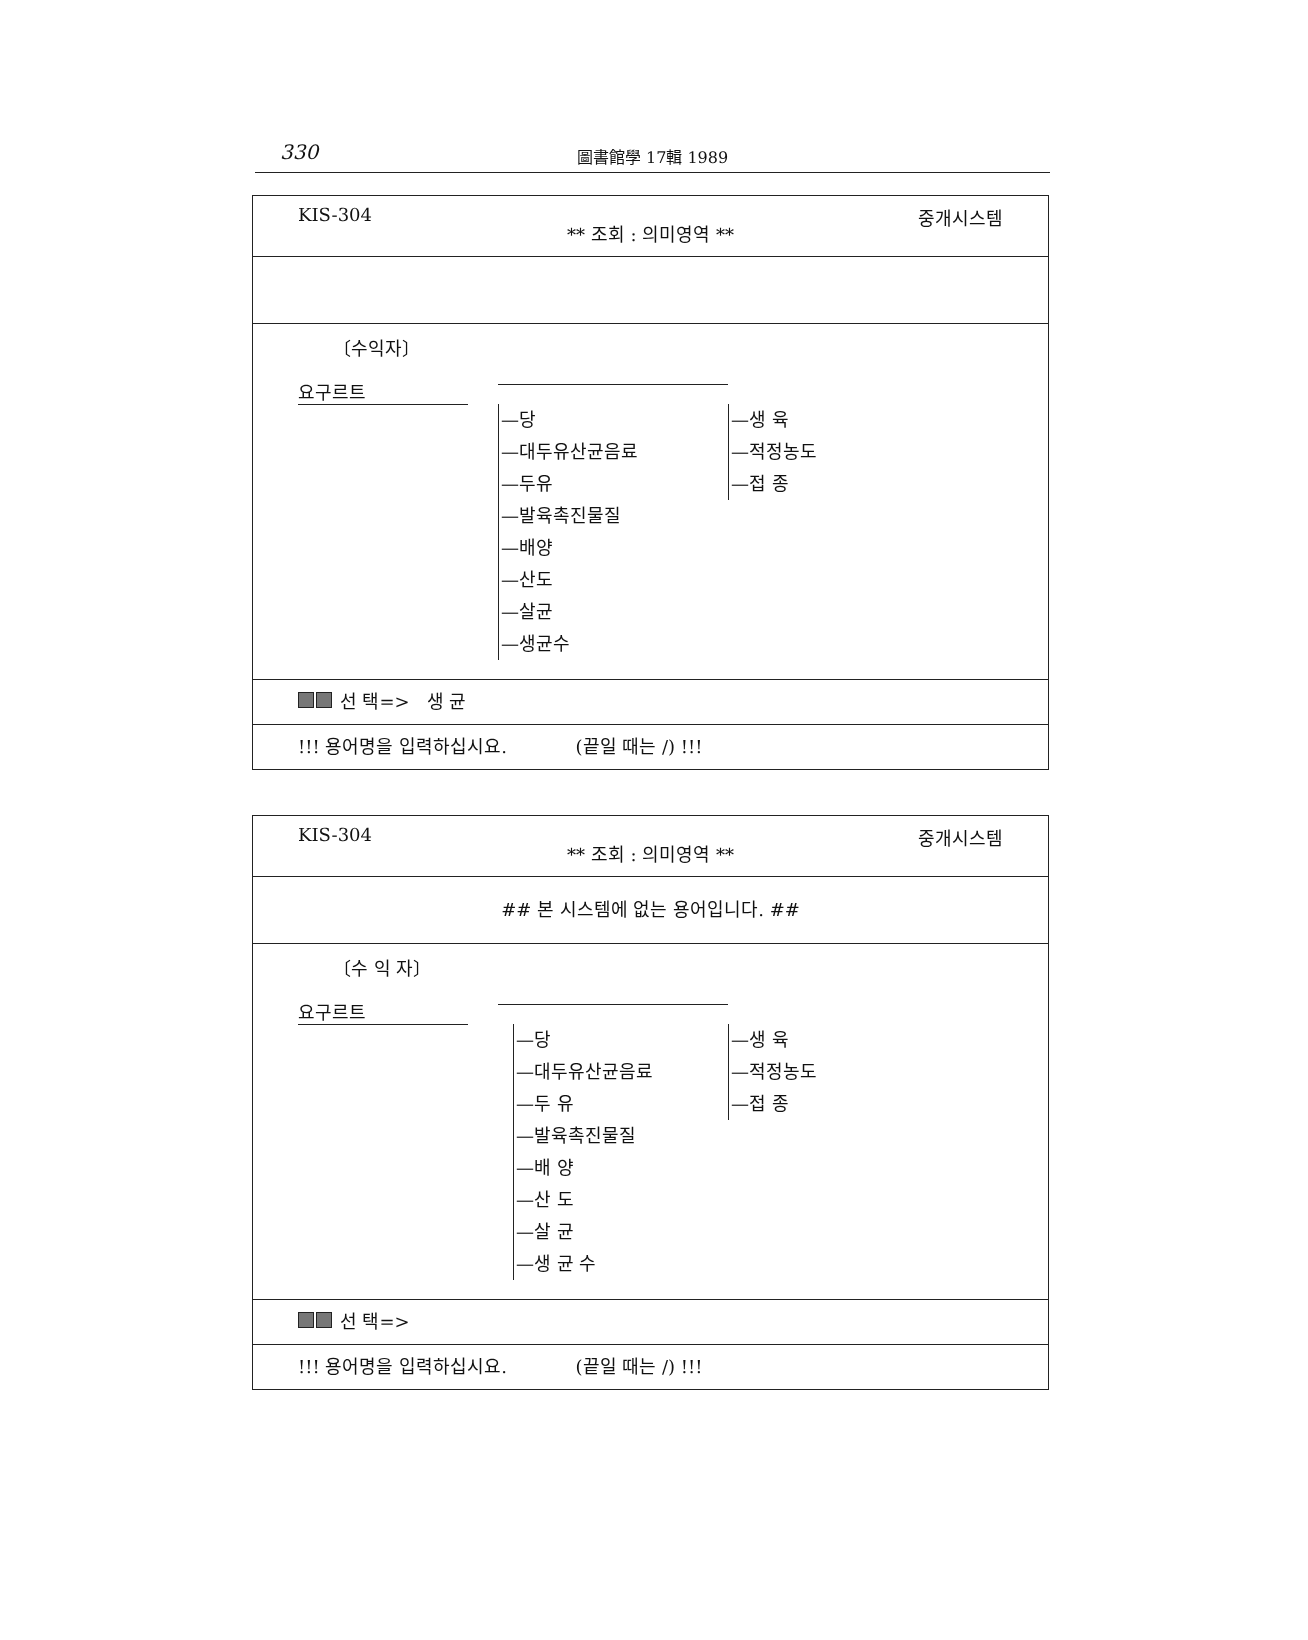330
圖書館學 17輯 1989
KIS-304 중개시스템
** 조회 : 의미영역 **
〔수익자〕
요구르트
—당
—대두유산균음료
—두유
—발육촉진물질
—배양
—산도
—살균
—생균수
—생 육
—적정농도
—접 종
선 택=> 생 균
!!! 용어명을 입력하십시요. (끝일 때는 /) !!!
KIS-304 중개시스템
** 조회 : 의미영역 **
## 본 시스템에 없는 용어입니다. ##
〔수 익 자〕
요구르트
—당
—대두유산균음료
—두 유
—발육촉진물질
—배 양
—산 도
—살 균
—생 균 수
—생 육
—적정농도
—접 종
선 택=>
!!! 용어명을 입력하십시요. (끝일 때는 /) !!!